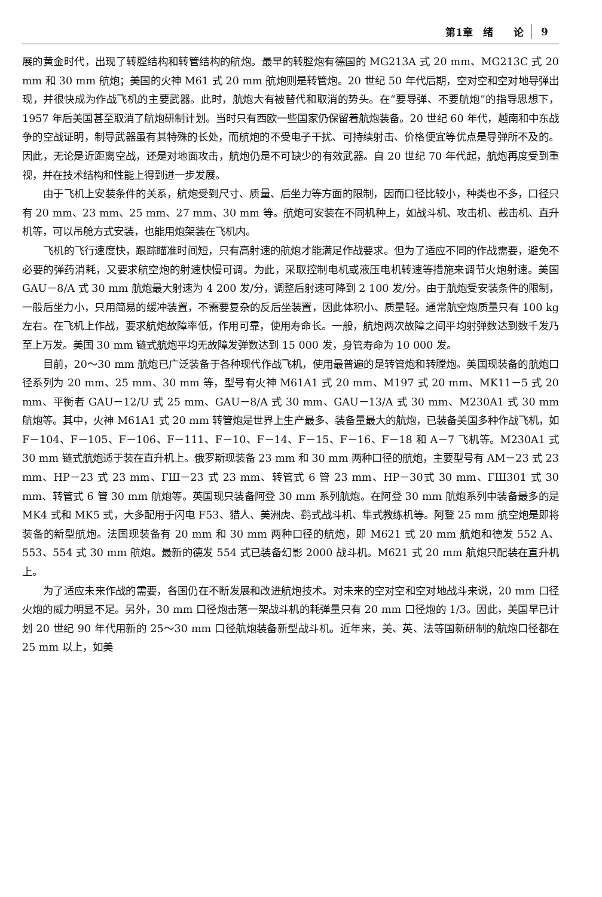第1章　绪　　论 9
展的黄金时代，出现了转膛结构和转管结构的航炮。最早的转膛炮有德国的 MG213A 式 20 mm、MG213C 式 20 mm 和 30 mm 航炮；美国的火神 M61 式 20 mm 航炮则是转管炮。20 世纪 50 年代后期，空对空和空对地导弹出现，并很快成为作战飞机的主要武器。此时，航炮大有被替代和取消的势头。在“要导弹、不要航炮”的指导思想下，1957 年后美国甚至取消了航炮研制计划。当时只有西欧一些国家仍保留着航炮装备。20 世纪 60 年代，越南和中东战争的空战证明，制导武器虽有其特殊的长处，而航炮的不受电子干扰、可持续射击、价格便宜等优点是导弹所不及的。因此，无论是近距离空战，还是对地面攻击，航炮仍是不可缺少的有效武器。自 20 世纪 70 年代起，航炮再度受到重视，并在技术结构和性能上得到进一步发展。
由于飞机上安装条件的关系，航炮受到尺寸、质量、后坐力等方面的限制，因而口径比较小，种类也不多，口径只有 20 mm、23 mm、25 mm、27 mm、30 mm 等。航炮可安装在不同机种上，如战斗机、攻击机、截击机、直升机等，可以吊舱方式安装，也能用炮架装在飞机内。
飞机的飞行速度快，跟踪瞄准时间短，只有高射速的航炮才能满足作战要求。但为了适应不同的作战需要，避免不必要的弹药消耗，又要求航空炮的射速快慢可调。为此，采取控制电机或液压电机转速等措施来调节火炮射速。美国 GAU－8/A 式 30 mm 航炮最大射速为 4 200 发/分，调整后射速可降到 2 100 发/分。由于航炮受安装条件的限制，一般后坐力小，只用简易的缓冲装置，不需要复杂的反后坐装置，因此体积小、质量轻。通常航空炮质量只有 100 kg 左右。在飞机上作战，要求航炮故障率低，作用可靠，使用寿命长。一般，航炮两次故障之间平均射弹数达到数千发乃至上万发。美国 30 mm 链式航炮平均无故障发弹数达到 15 000 发，身管寿命为 10 000 发。
目前，20～30 mm 航炮已广泛装备于各种现代作战飞机，使用最普遍的是转管炮和转膛炮。美国现装备的航炮口径系列为 20 mm、25 mm、30 mm 等，型号有火神 M61A1 式 20 mm、M197 式 20 mm、MK11－5 式 20 mm、平衡者 GAU－12/U 式 25 mm、GAU－8/A 式 30 mm、GAU－13/A 式 30 mm、M230A1 式 30 mm 航炮等。其中，火神 M61A1 式 20 mm 转管炮是世界上生产最多、装备量最大的航炮，已装备美国多种作战飞机，如 F－104、F－105、F－106、F－111、F－10、F－14、F－15、F－16、F－18 和 A－7 飞机等。M230A1 式 30 mm 链式航炮适于装在直升机上。俄罗斯现装备 23 mm 和 30 mm 两种口径的航炮，主要型号有 AM－23 式 23 mm、HP－23 式 23 mm、ГШ－23 式 23 mm、转管式 6 管 23 mm、HP－30式 30 mm、ГШ301 式 30 mm、转管式 6 管 30 mm 航炮等。英国现只装备阿登 30 mm 系列航炮。在阿登 30 mm 航炮系列中装备最多的是 MK4 式和 MK5 式，大多配用于闪电 F53、猎人、美洲虎、鹞式战斗机、隼式教练机等。阿登 25 mm 航空炮是即将装备的新型航炮。法国现装备有 20 mm 和 30 mm 两种口径的航炮，即 M621 式 20 mm 航炮和德发 552 A、553、554 式 30 mm 航炮。最新的德发 554 式已装备幻影 2000 战斗机。M621 式 20 mm 航炮只配装在直升机上。
为了适应未来作战的需要，各国仍在不断发展和改进航炮技术。对未来的空对空和空对地战斗来说，20 mm 口径火炮的威力明显不足。另外，30 mm 口径炮击落一架战斗机的耗弹量只有 20 mm 口径炮的 1/3。因此，美国早已计划 20 世纪 90 年代用新的 25～30 mm 口径航炮装备新型战斗机。近年来，美、英、法等国新研制的航炮口径都在 25 mm 以上，如美